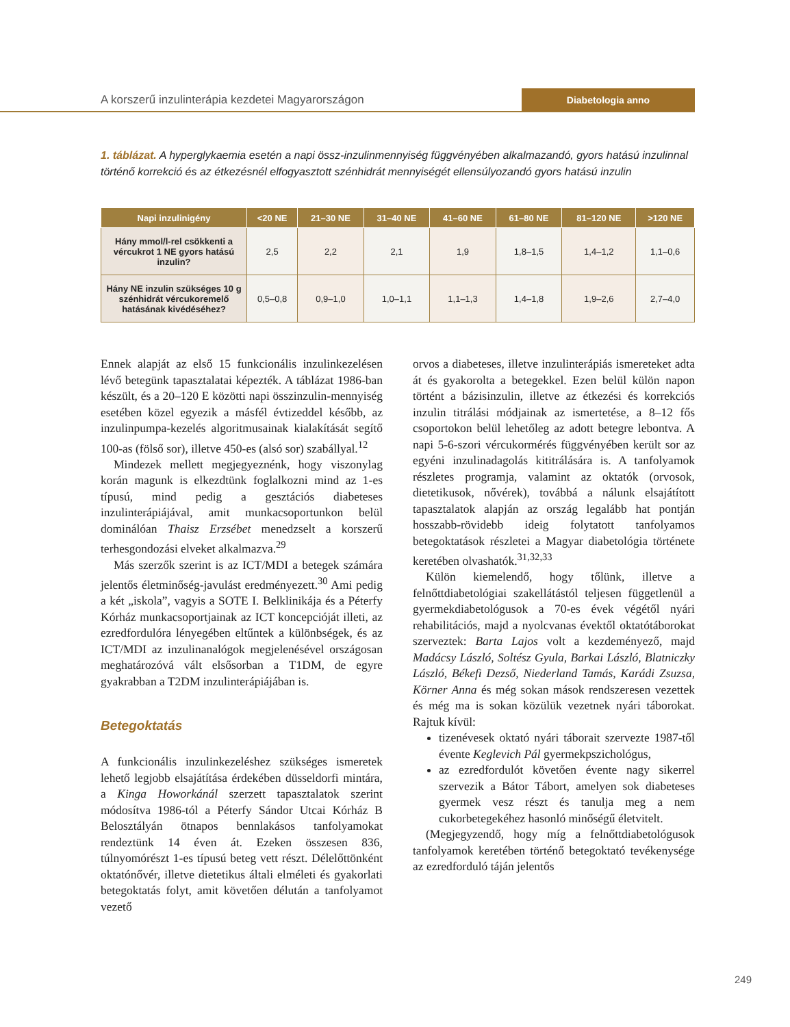A korszerű inzulinterápia kezdetei Magyarországon
Diabetologia anno
1. táblázat. A hyperglykaemia esetén a napi össz-inzulinmennyiség függvényében alkalmazandó, gyors hatású inzulinnal történő korrekció és az étkezésnél elfogyasztott szénhidrát mennyiségét ellensúlyozandó gyors hatású inzulin
| Napi inzulinigény | <20 NE | 21–30 NE | 31–40 NE | 41–60 NE | 61–80 NE | 81–120 NE | >120 NE |
| --- | --- | --- | --- | --- | --- | --- | --- |
| Hány mmol/l-rel csökkenti a vércukrot 1 NE gyors hatású inzulin? | 2,5 | 2,2 | 2,1 | 1,9 | 1,8–1,5 | 1,4–1,2 | 1,1–0,6 |
| Hány NE inzulin szükséges 10 g szénhidrát vércukoremelő hatásának kivédéséhez? | 0,5–0,8 | 0,9–1,0 | 1,0–1,1 | 1,1–1,3 | 1,4–1,8 | 1,9–2,6 | 2,7–4,0 |
Ennek alapját az első 15 funkcionális inzulinkezelésen lévő betegünk tapasztalatai képezték. A táblázat 1986-ban készült, és a 20–120 E közötti napi összinzulin-mennyiség esetében közel egyezik a másfél évtizeddel később, az inzulinpumpa-kezelés algoritmusainak kialakítását segítő 100-as (fölső sor), illetve 450-es (alsó sor) szabállyal.<sup>12</sup>
Mindezek mellett megjegyeznénk, hogy viszonylag korán magunk is elkezdtünk foglalkozni mind az 1-es típusú, mind pedig a gesztációs diabeteses inzulinterápiájával, amit munkacsoportunkon belül dominálóan Thaisz Erzsébet menedzselt a korszerű terhesgondozási elveket alkalmazva.<sup>29</sup>
Más szerzők szerint is az ICT/MDI a betegek számára jelentős életminőség-javulást eredményezett.<sup>30</sup> Ami pedig a két „iskola”, vagyis a SOTE I. Belklinikája és a Péterfy Kórház munkacsoportjainak az ICT koncepcióját illeti, az ezredfordulóra lényegében eltűntek a különbségek, és az ICT/MDI az inzulinanalógok megjelenésével országosan meghatározóvá vált elsősorban a T1DM, de egyre gyakrabban a T2DM inzulinterápiájában is.
Betegoktatás
A funkcionális inzulinkezeléshez szükséges ismeretek lehető legjobb elsajátítása érdekében düsseldorfi mintára, a Kinga Howorkánál szerzett tapasztalatok szerint módosítva 1986-tól a Péterfy Sándor Utcai Kórház B Belosztályán ötnapos bennlakásos tanfolyamokat rendeztünk 14 éven át. Ezeken összesen 836, túlnyomórészt 1-es típusú beteg vett részt. Délelőttönként oktatónővér, illetve dietetikus általi elméleti és gyakorlati betegoktatás folyt, amit követően délután a tanfolyamot vezető
orvos a diabeteses, illetve inzulinterápiás ismereteket adta át és gyakorolta a betegekkel. Ezen belül külön napon történt a bázisinzulin, illetve az étkezési és korrekciós inzulin titrálási módjainak az ismertetése, a 8–12 fős csoportokon belül lehetőleg az adott betegre lebontva. A napi 5-6-szori vércukormérés függvényében került sor az egyéni inzulinadagolás kititrálására is. A tanfolyamok részletes programja, valamint az oktatók (orvosok, dietetikusok, nővérek), továbbá a nálunk elsajátított tapasztalatok alapján az ország legalább hat pontján hosszabb-rövidebb ideig folytatott tanfolyamos betegoktatások részletei a Magyar diabetológia története keretében olvashatók.<sup>31,32,33</sup>
Külön kiemelendő, hogy tőlünk, illetve a felnőttdiabetológiai szakellátástól teljesen függetlenül a gyermekdiabetológusok a 70-es évek végétől nyári rehabilitációs, majd a nyolcvanas évektől oktatótáborokat szerveztek: Barta Lajos volt a kezdeményező, majd Madácsy László, Soltész Gyula, Barkai László, Blatniczky László, Békefi Dezső, Niederland Tamás, Karádi Zsuzsa, Körner Anna és még sokan mások rendszeresen vezettek és még ma is sokan közülük vezetnek nyári táborokat. Rajtuk kívül:
tizenévesek oktató nyári táborait szervezte 1987-től évente Keglevich Pál gyermekpszichológus,
az ezredfordulót követően évente nagy sikerrel szervezik a Bátor Tábort, amelyen sok diabeteses gyermek vesz részt és tanulja meg a nem cukorbetegekéhez hasonló minőségű életvitelt.
(Megjegyzendő, hogy míg a felnőttdiabetológusok tanfolyamok keretében történő betegoktató tevékenysége az ezredforduló táján jelentős
249